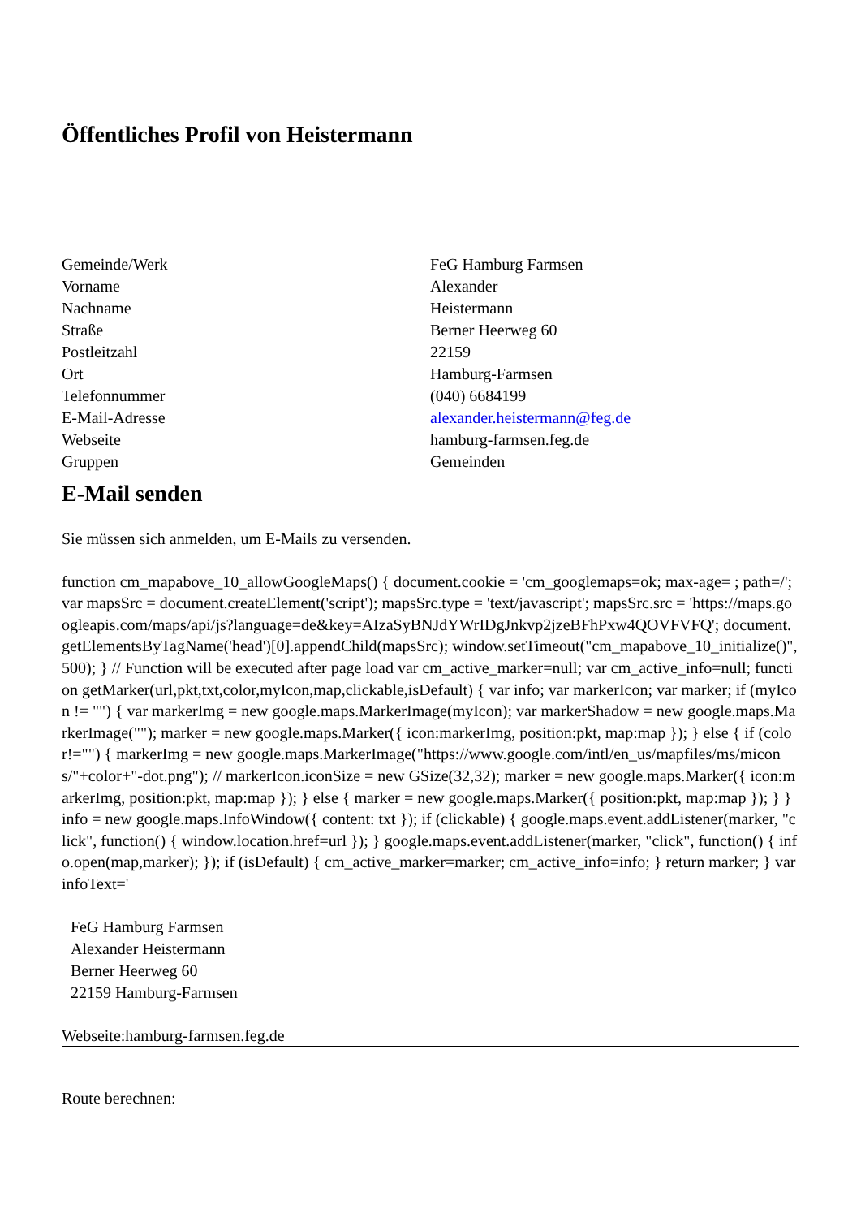Öffentliches Profil von Heistermann
| Gemeinde/Werk | FeG Hamburg Farmsen |
| Vorname | Alexander |
| Nachname | Heistermann |
| Straße | Berner Heerweg 60 |
| Postleitzahl | 22159 |
| Ort | Hamburg-Farmsen |
| Telefonnummer | (040) 6684199 |
| E-Mail-Adresse | alexander.heistermann@feg.de |
| Webseite | hamburg-farmsen.feg.de |
| Gruppen | Gemeinden |
E-Mail senden
Sie müssen sich anmelden, um E-Mails zu versenden.
function cm_mapabove_10_allowGoogleMaps() { document.cookie = 'cm_googlemaps=ok; max-age= ; path=/'; var mapsSrc = document.createElement('script'); mapsSrc.type = 'text/javascript'; mapsSrc.src = 'https://maps.googleapis.com/maps/api/js?language=de&key=AIzaSyBNJdYWrIDgJnkvp2jzeBFhPxw4QOVFVFQ'; document.getElementsByTagName('head')[0].appendChild(mapsSrc); window.setTimeout("cm_mapabove_10_initialize()", 500); } // Function will be executed after page load var cm_active_marker=null; var cm_active_info=null; function getMarker(url,pkt,txt,color,myIcon,map,clickable,isDefault) { var info; var markerIcon; var marker; if (myIcon != "") { var markerImg = new google.maps.MarkerImage(myIcon); var markerShadow = new google.maps.MarkerImage(""); marker = new google.maps.Marker({ icon:markerImg, position:pkt, map:map }); } else { if (color!="") { markerImg = new google.maps.MarkerImage("https://www.google.com/intl/en_us/mapfiles/ms/micons/"+color+"-dot.png"); // markerIcon.iconSize = new GSize(32,32); marker = new google.maps.Marker({ icon:markerImg, position:pkt, map:map }); } else { marker = new google.maps.Marker({ position:pkt, map:map }); } } info = new google.maps.InfoWindow({ content: txt }); if (clickable) { google.maps.event.addListener(marker, "click", function() { window.location.href=url }); } google.maps.event.addListener(marker, "click", function() { info.open(map,marker); }); if (isDefault) { cm_active_marker=marker; cm_active_info=info; } return marker; } var infoText='
FeG Hamburg Farmsen
Alexander Heistermann
Berner Heerweg 60
22159 Hamburg-Farmsen
Webseite:hamburg-farmsen.feg.de
Route berechnen: